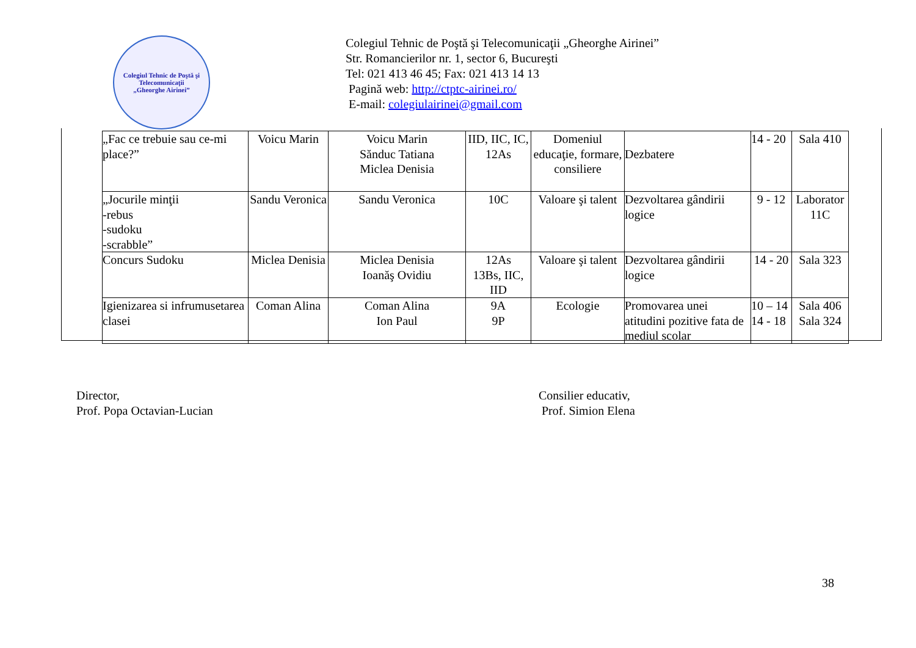Colegiul Tehnic de Poştă şi Telecomunicaţii
„Gheorghe Airinei”
Colegiul Tehnic de Poştă şi Telecomunicaţii „Gheorghe Airinei”
Str. Romancierilor nr. 1, sector 6, Bucureşti
Tel: 021 413 46 45; Fax: 021 413 14 13
Pagină web: http://ctptc-airinei.ro/
E-mail: colegiulairinei@gmail.com
| „Fac ce trebuie sau ce-mi place?” | Voicu Marin | Voicu Marin Sănduc Tatiana Miclea Denisia | IID, IIC, IC, 12As | Domeniul educaţie, formare, consiliere | Dezbatere | 14 - 20 | Sala 410 |
| „Jocurile minţii -rebus -sudoku -scrabble” | Sandu Veronica | Sandu Veronica | 10C | Valoare şi talent | Dezvoltarea gândirii logice | 9 - 12 | Laborator 11C |
| Concurs Sudoku | Miclea Denisia | Miclea Denisia Ioanăş Ovidiu | 12As 13Bs, IIC, IID | Valoare şi talent | Dezvoltarea gândirii logice | 14 - 20 | Sala 323 |
| Igienizarea si infrumusetarea clasei | Coman Alina | Coman Alina Ion Paul | 9A 9P | Ecologie | Promovarea unei atitudini pozitive fata de mediul scolar | 10 – 14 14 - 18 | Sala 406 Sala 324 |
Director,
Prof. Popa Octavian-Lucian
Consilier educativ,
Prof. Simion Elena
38